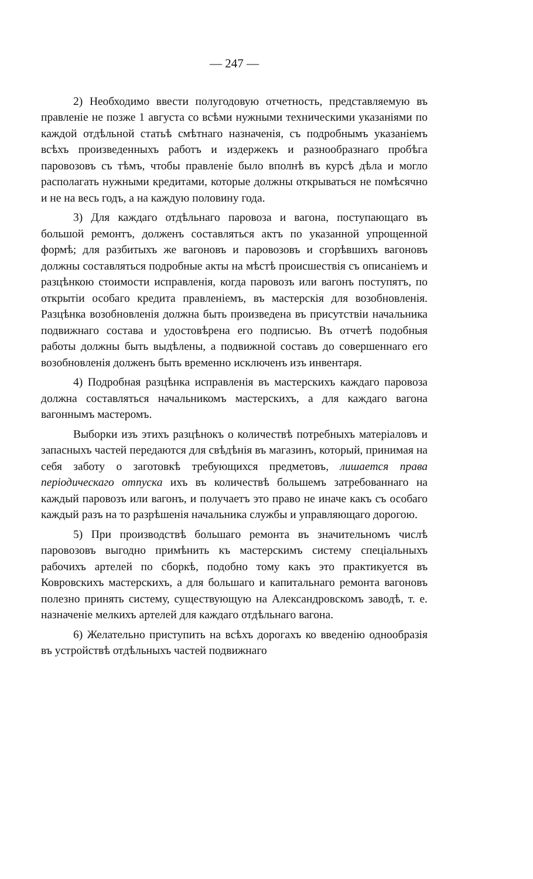— 247 —
2) Необходимо ввести полугодовую отчетность, представляемую въ правленіе не позже 1 августа со всѣми нужными техническими указаніями по каждой отдѣльной статьѣ смѣтнаго назначенія, съ подробнымъ указаніемъ всѣхъ произведенныхъ работъ и издержекъ и разнообразнаго пробѣга паровозовъ съ тѣмъ, чтобы правленіе было вполнѣ въ курсѣ дѣла и могло располагать нужными кредитами, которые должны открываться не помѣсячно и не на весь годъ, а на каждую половину года.
3) Для каждаго отдѣльнаго паровоза и вагона, поступающаго въ большой ремонтъ, долженъ составляться актъ по указанной упрощенной формѣ; для разбитыхъ же вагоновъ и паровозовъ и сгорѣвшихъ вагоновъ должны составляться подробные акты на мѣстѣ происшествія съ описаніемъ и разцѣнкою стоимости исправленія, когда паровозъ или вагонъ поступятъ, по открытіи особаго кредита правленіемъ, въ мастерскія для возобновленія. Разцѣнка возобновленія должна быть произведена въ присутствіи начальника подвижнаго состава и удостовѣрена его подписью. Въ отчетѣ подобныя работы должны быть выдѣлены, а подвижной составъ до совершеннаго его возобновленія долженъ быть временно исключенъ изъ инвентаря.
4) Подробная разцѣнка исправленія въ мастерскихъ каждаго паровоза должна составляться начальникомъ мастерскихъ, а для каждаго вагона вагоннымъ мастеромъ.
Выборки изъ этихъ разцѣнокъ о количествѣ потребныхъ матеріаловъ и запасныхъ частей передаются для свѣдѣнія въ магазинъ, который, принимая на себя заботу о заготовкѣ требующихся предметовъ, лишается права періодическаго отпуска ихъ въ количествѣ большемъ затребованнаго на каждый паровозъ или вагонъ, и получаетъ это право не иначе какъ съ особаго каждый разъ на то разрѣшенія начальника службы и управляющаго дорогою.
5) При производствѣ большаго ремонта въ значительномъ числѣ паровозовъ выгодно примѣнить къ мастерскимъ систему спеціальныхъ рабочихъ артелей по сборкѣ, подобно тому какъ это практикуется въ Ковровскихъ мастерскихъ, а для большаго и капитальнаго ремонта вагоновъ полезно принять систему, существующую на Александровскомъ заводѣ, т. е. назначеніе мелкихъ артелей для каждаго отдѣльнаго вагона.
6) Желательно приступить на всѣхъ дорогахъ ко введенію однообразія въ устройствѣ отдѣльныхъ частей подвижнаго